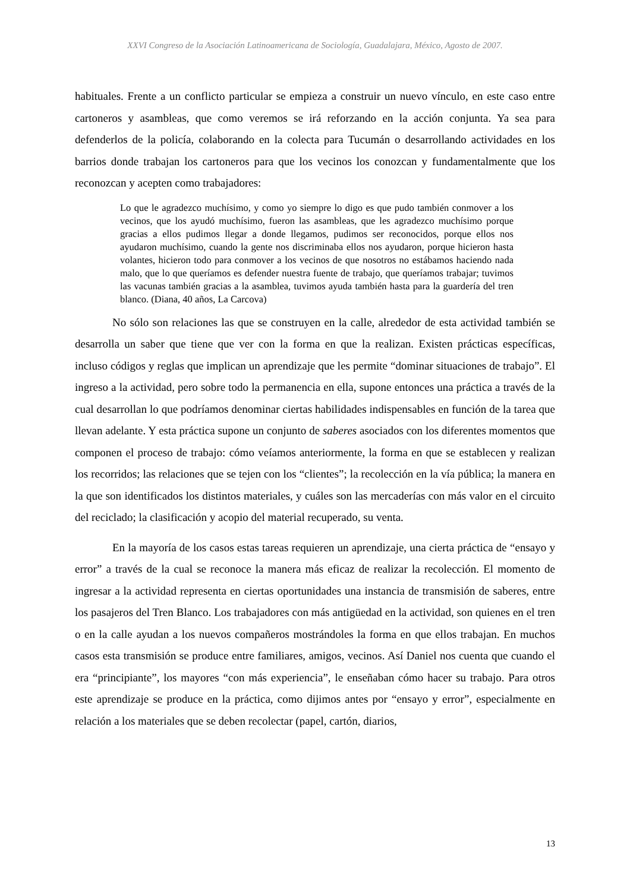XXVI Congreso de la Asociación Latinoamericana de Sociología, Guadalajara, México, Agosto de 2007.
habituales. Frente a un conflicto particular se empieza a construir un nuevo vínculo, en este caso entre cartoneros y asambleas, que como veremos se irá reforzando en la acción conjunta. Ya sea para defenderlos de la policía, colaborando en la colecta para Tucumán o desarrollando actividades en los barrios donde trabajan los cartoneros para que los vecinos los conozcan y fundamentalmente que los reconozcan y acepten como trabajadores:
Lo que le agradezco muchísimo, y como yo siempre lo digo es que pudo también conmover a los vecinos, que los ayudó muchísimo, fueron las asambleas, que les agradezco muchísimo porque gracias a ellos pudimos llegar a donde llegamos, pudimos ser reconocidos, porque ellos nos ayudaron muchísimo, cuando la gente nos discriminaba ellos nos ayudaron, porque hicieron hasta volantes, hicieron todo para conmover a los vecinos de que nosotros no estábamos haciendo nada malo, que lo que queríamos es defender nuestra fuente de trabajo, que queríamos trabajar; tuvimos las vacunas también gracias a la asamblea, tuvimos ayuda también hasta para la guardería del tren blanco. (Diana, 40 años, La Carcova)
No sólo son relaciones las que se construyen en la calle, alrededor de esta actividad también se desarrolla un saber que tiene que ver con la forma en que la realizan. Existen prácticas específicas, incluso códigos y reglas que implican un aprendizaje que les permite “dominar situaciones de trabajo”. El ingreso a la actividad, pero sobre todo la permanencia en ella, supone entonces una práctica a través de la cual desarrollan lo que podríamos denominar ciertas habilidades indispensables en función de la tarea que llevan adelante. Y esta práctica supone un conjunto de saberes asociados con los diferentes momentos que componen el proceso de trabajo: cómo veíamos anteriormente, la forma en que se establecen y realizan los recorridos; las relaciones que se tejen con los “clientes”; la recolección en la vía pública; la manera en la que son identificados los distintos materiales, y cuáles son las mercaderías con más valor en el circuito del reciclado; la clasificación y acopio del material recuperado, su venta.
En la mayoría de los casos estas tareas requieren un aprendizaje, una cierta práctica de “ensayo y error” a través de la cual se reconoce la manera más eficaz de realizar la recolección. El momento de ingresar a la actividad representa en ciertas oportunidades una instancia de transmisión de saberes, entre los pasajeros del Tren Blanco. Los trabajadores con más antigüedad en la actividad, son quienes en el tren o en la calle ayudan a los nuevos compañeros mostrándoles la forma en que ellos trabajan. En muchos casos esta transmisión se produce entre familiares, amigos, vecinos. Así Daniel nos cuenta que cuando el era “principiante”, los mayores “con más experiencia”, le enseñaban cómo hacer su trabajo. Para otros este aprendizaje se produce en la práctica, como dijimos antes por “ensayo y error”, especialmente en relación a los materiales que se deben recolectar (papel, cartón, diarios,
13